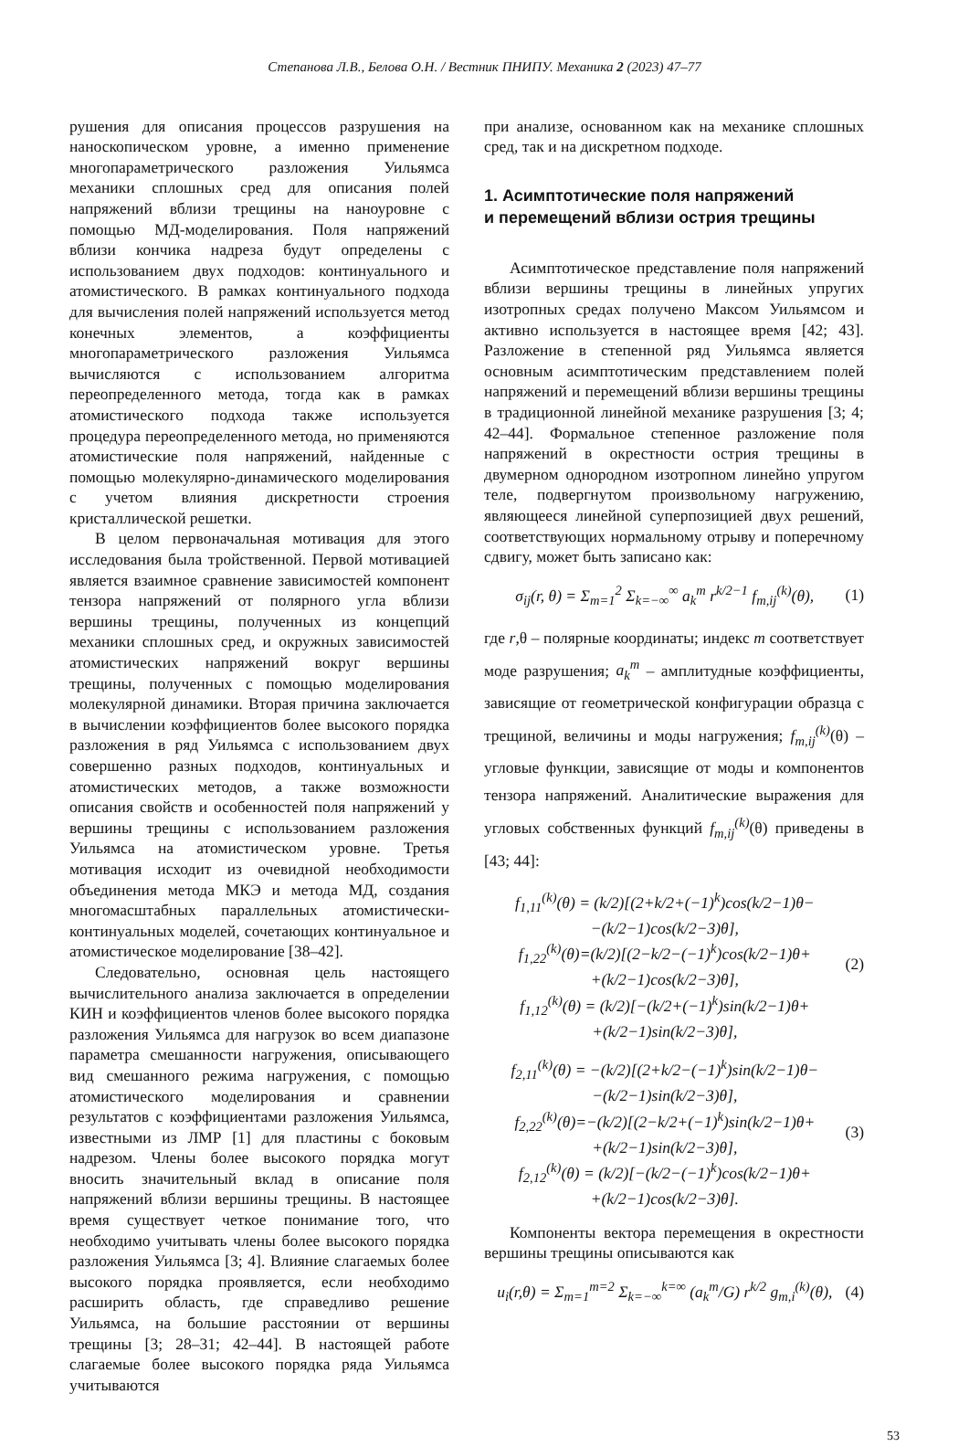Степанова Л.В., Белова О.Н. / Вестник ПНИПУ. Механика 2 (2023) 47–77
рушения для описания процессов разрушения на наноскопическом уровне, а именно применение многопараметрического разложения Уильямса механики сплошных сред для описания полей напряжений вблизи трещины на наноуровне с помощью МД-моделирования. Поля напряжений вблизи кончика надреза будут определены с использованием двух подходов: континуального и атомистического. В рамках континуального подхода для вычисления полей напряжений используется метод конечных элементов, а коэффициенты многопараметрического разложения Уильямса вычисляются с использованием алгоритма переопределенного метода, тогда как в рамках атомистического подхода также используется процедура переопределенного метода, но применяются атомистические поля напряжений, найденные с помощью молекулярно-динамического моделирования с учетом влияния дискретности строения кристаллической решетки.
В целом первоначальная мотивация для этого исследования была тройственной. Первой мотивацией является взаимное сравнение зависимостей компонент тензора напряжений от полярного угла вблизи вершины трещины, полученных из концепций механики сплошных сред, и окружных зависимостей атомистических напряжений вокруг вершины трещины, полученных с помощью моделирования молекулярной динамики. Вторая причина заключается в вычислении коэффициентов более высокого порядка разложения в ряд Уильямса с использованием двух совершенно разных подходов, континуальных и атомистических методов, а также возможности описания свойств и особенностей поля напряжений у вершины трещины с использованием разложения Уильямса на атомистическом уровне. Третья мотивация исходит из очевидной необходимости объединения метода МКЭ и метода МД, создания многомасштабных параллельных атомистически-континуальных моделей, сочетающих континуальное и атомистическое моделирование [38–42].
Следовательно, основная цель настоящего вычислительного анализа заключается в определении КИН и коэффициентов членов более высокого порядка разложения Уильямса для нагрузок во всем диапазоне параметра смешанности нагружения, описывающего вид смешанного режима нагружения, с помощью атомистического моделирования и сравнении результатов с коэффициентами разложения Уильямса, известными из ЛМР [1] для пластины с боковым надрезом. Члены более высокого порядка могут вносить значительный вклад в описание поля напряжений вблизи вершины трещины. В настоящее время существует четкое понимание того, что необходимо учитывать члены более высокого порядка разложения Уильямса [3; 4]. Влияние слагаемых более высокого порядка проявляется, если необходимо расширить область, где справедливо решение Уильямса, на большие расстоянии от вершины трещины [3; 28–31; 42–44]. В настоящей работе слагаемые более высокого порядка ряда Уильямса учитываются
при анализе, основанном как на механике сплошных сред, так и на дискретном подходе.
1. Асимптотические поля напряжений
и перемещений вблизи острия трещины
Асимптотическое представление поля напряжений вблизи вершины трещины в линейных упругих изотропных средах получено Максом Уильямсом и активно используется в настоящее время [42; 43]. Разложение в степенной ряд Уильямса является основным асимптотическим представлением полей напряжений и перемещений вблизи вершины трещины в традиционной линейной механике разрушения [3; 4; 42–44]. Формальное степенное разложение поля напряжений в окрестности острия трещины в двумерном однородном изотропном линейно упругом теле, подвергнутом произвольному нагружению, являющееся линейной суперпозицией двух решений, соответствующих нормальному отрыву и поперечному сдвигу, может быть записано как:
σ<sub>ij</sub>(r, θ) = Σ<sub>m=1</sub><sup>2</sup> Σ<sub>k=−∞</sub><sup>∞</sup> a<sub>k</sub><sup>m</sup> r<sup>k/2−1</sup> f<sub>m,ij</sub><sup>(k)</sup>(θ), (1)
где r,θ – полярные координаты; индекс m соответствует моде разрушения; a<sub>k</sub><sup>m</sup> – амплитудные коэффициенты, зависящие от геометрической конфигурации образца с трещиной, величины и моды нагружения; f<sub>m,ij</sub><sup>(k)</sup>(θ) – угловые функции, зависящие от моды и компонентов тензора напряжений. Аналитические выражения для угловых собственных функций f<sub>m,ij</sub><sup>(k)</sup>(θ) приведены в [43; 44]:
f<sub>1,11</sub><sup>(k)</sup>(θ) = (k/2)[(2+k/2+(−1)<sup>k</sup>)cos(k/2−1)θ−
−(k/2−1)cos(k/2−3)θ],
f<sub>1,22</sub><sup>(k)</sup>(θ)=(k/2)[(2−k/2−(−1)<sup>k</sup>)cos(k/2−1)θ+
+(k/2−1)cos(k/2−3)θ],
f<sub>1,12</sub><sup>(k)</sup>(θ) = (k/2)[−(k/2+(−1)<sup>k</sup>)sin(k/2−1)θ+
+(k/2−1)sin(k/2−3)θ], (2)
f<sub>2,11</sub><sup>(k)</sup>(θ) = −(k/2)[(2+k/2−(−1)<sup>k</sup>)sin(k/2−1)θ−
−(k/2−1)sin(k/2−3)θ],
f<sub>2,22</sub><sup>(k)</sup>(θ)=−(k/2)[(2−k/2+(−1)<sup>k</sup>)sin(k/2−1)θ+
+(k/2−1)sin(k/2−3)θ],
f<sub>2,12</sub><sup>(k)</sup>(θ) = (k/2)[−(k/2−(−1)<sup>k</sup>)cos(k/2−1)θ+
+(k/2−1)cos(k/2−3)θ]. (3)
Компоненты вектора перемещения в окрестности вершины трещины описываются как
u<sub>i</sub>(r,θ) = Σ<sub>m=1</sub><sup>m=2</sup> Σ<sub>k=−∞</sub><sup>k=∞</sup> (a<sub>k</sub><sup>m</sup>/G) r<sup>k/2</sup> g<sub>m,i</sub><sup>(k)</sup>(θ), (4)
53